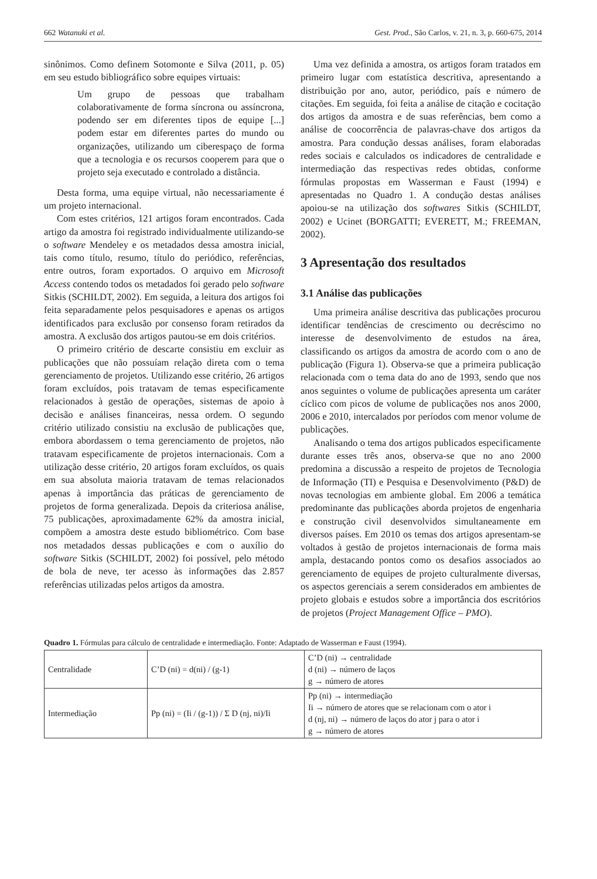662 Watanuki et al. Gest. Prod., São Carlos, v. 21, n. 3, p. 660-675, 2014
sinônimos. Como definem Sotomonte e Silva (2011, p. 05) em seu estudo bibliográfico sobre equipes virtuais:
Um grupo de pessoas que trabalham colaborativamente de forma síncrona ou assíncrona, podendo ser em diferentes tipos de equipe [...] podem estar em diferentes partes do mundo ou organizações, utilizando um ciberespaço de forma que a tecnologia e os recursos cooperem para que o projeto seja executado e controlado a distância.
Desta forma, uma equipe virtual, não necessariamente é um projeto internacional.
Com estes critérios, 121 artigos foram encontrados. Cada artigo da amostra foi registrado individualmente utilizando-se o software Mendeley e os metadados dessa amostra inicial, tais como título, resumo, título do periódico, referências, entre outros, foram exportados. O arquivo em Microsoft Access contendo todos os metadados foi gerado pelo software Sitkis (SCHILDT, 2002). Em seguida, a leitura dos artigos foi feita separadamente pelos pesquisadores e apenas os artigos identificados para exclusão por consenso foram retirados da amostra. A exclusão dos artigos pautou-se em dois critérios.
O primeiro critério de descarte consistiu em excluir as publicações que não possuíam relação direta com o tema gerenciamento de projetos. Utilizando esse critério, 26 artigos foram excluídos, pois tratavam de temas especificamente relacionados à gestão de operações, sistemas de apoio à decisão e análises financeiras, nessa ordem. O segundo critério utilizado consistiu na exclusão de publicações que, embora abordassem o tema gerenciamento de projetos, não tratavam especificamente de projetos internacionais. Com a utilização desse critério, 20 artigos foram excluídos, os quais em sua absoluta maioria tratavam de temas relacionados apenas à importância das práticas de gerenciamento de projetos de forma generalizada. Depois da criteriosa análise, 75 publicações, aproximadamente 62% da amostra inicial, compõem a amostra deste estudo bibliométrico. Com base nos metadados dessas publicações e com o auxílio do software Sitkis (SCHILDT, 2002) foi possível, pelo método de bola de neve, ter acesso às informações das 2.857 referências utilizadas pelos artigos da amostra.
Uma vez definida a amostra, os artigos foram tratados em primeiro lugar com estatística descritiva, apresentando a distribuição por ano, autor, periódico, país e número de citações. Em seguida, foi feita a análise de citação e cocitação dos artigos da amostra e de suas referências, bem como a análise de coocorrência de palavras-chave dos artigos da amostra. Para condução dessas análises, foram elaboradas redes sociais e calculados os indicadores de centralidade e intermediação das respectivas redes obtidas, conforme fórmulas propostas em Wasserman e Faust (1994) e apresentadas no Quadro 1. A condução destas análises apoiou-se na utilização dos softwares Sitkis (SCHILDT, 2002) e Ucinet (BORGATTI; EVERETT, M.; FREEMAN, 2002).
3 Apresentação dos resultados
3.1 Análise das publicações
Uma primeira análise descritiva das publicações procurou identificar tendências de crescimento ou decréscimo no interesse de desenvolvimento de estudos na área, classificando os artigos da amostra de acordo com o ano de publicação (Figura 1). Observa-se que a primeira publicação relacionada com o tema data do ano de 1993, sendo que nos anos seguintes o volume de publicações apresenta um caráter cíclico com picos de volume de publicações nos anos 2000, 2006 e 2010, intercalados por períodos com menor volume de publicações.
Analisando o tema dos artigos publicados especificamente durante esses três anos, observa-se que no ano 2000 predomina a discussão a respeito de projetos de Tecnologia de Informação (TI) e Pesquisa e Desenvolvimento (P&D) de novas tecnologias em ambiente global. Em 2006 a temática predominante das publicações aborda projetos de engenharia e construção civil desenvolvidos simultaneamente em diversos países. Em 2010 os temas dos artigos apresentam-se voltados à gestão de projetos internacionais de forma mais ampla, destacando pontos como os desafios associados ao gerenciamento de equipes de projeto culturalmente diversas, os aspectos gerenciais a serem considerados em ambientes de projeto globais e estudos sobre a importância dos escritórios de projetos (Project Management Office – PMO).
Quadro 1. Fórmulas para cálculo de centralidade e intermediação. Fonte: Adaptado de Wasserman e Faust (1994).
| Centralidade | C’D (ni) = d(ni) / (g-1) | C’D (ni) → centralidade d (ni) → número de laços g → número de atores |
| Intermediação | Pp (ni) = (Ii / (g-1)) / Σ D (nj, ni)/Ii | Pp (ni) → intermediação Ii → número de atores que se relacionam com o ator i d (nj, ni) → número de laços do ator j para o ator i g → número de atores |